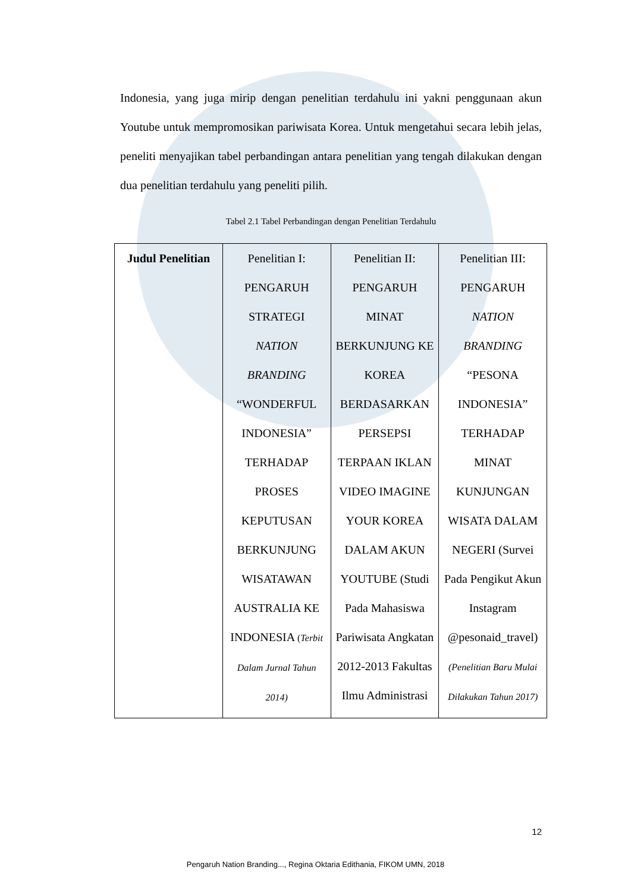Indonesia, yang juga mirip dengan penelitian terdahulu ini yakni penggunaan akun Youtube untuk mempromosikan pariwisata Korea. Untuk mengetahui secara lebih jelas, peneliti menyajikan tabel perbandingan antara penelitian yang tengah dilakukan dengan dua penelitian terdahulu yang peneliti pilih.
Tabel 2.1 Tabel Perbandingan dengan Penelitian Terdahulu
| Judul Penelitian | Penelitian I: PENGARUH STRATEGI NATION BRANDING “WONDERFUL INDONESIA” TERHADAP PROSES KEPUTUSAN BERKUNJUNG WISATAWAN AUSTRALIA KE INDONESIA ( Terbit Dalam Jurnal Tahun 2014) | Penelitian II: PENGARUH MINAT BERKUNJUNG KE KOREA BERDASARKAN PERSEPSI TERPAAN IKLAN VIDEO IMAGINE YOUR KOREA DALAM AKUN YOUTUBE (Studi Pada Mahasiswa Pariwisata Angkatan 2012-2013 Fakultas Ilmu Administrasi | Penelitian III: PENGARUH NATION BRANDING “PESONA INDONESIA” TERHADAP MINAT KUNJUNGAN WISATA DALAM NEGERI (Survei Pada Pengikut Akun Instagram @pesonaid_travel) (Penelitian Baru Mulai Dilakukan Tahun 2017) |
12
Pengaruh Nation Branding..., Regina Oktaria Edithania, FIKOM UMN, 2018